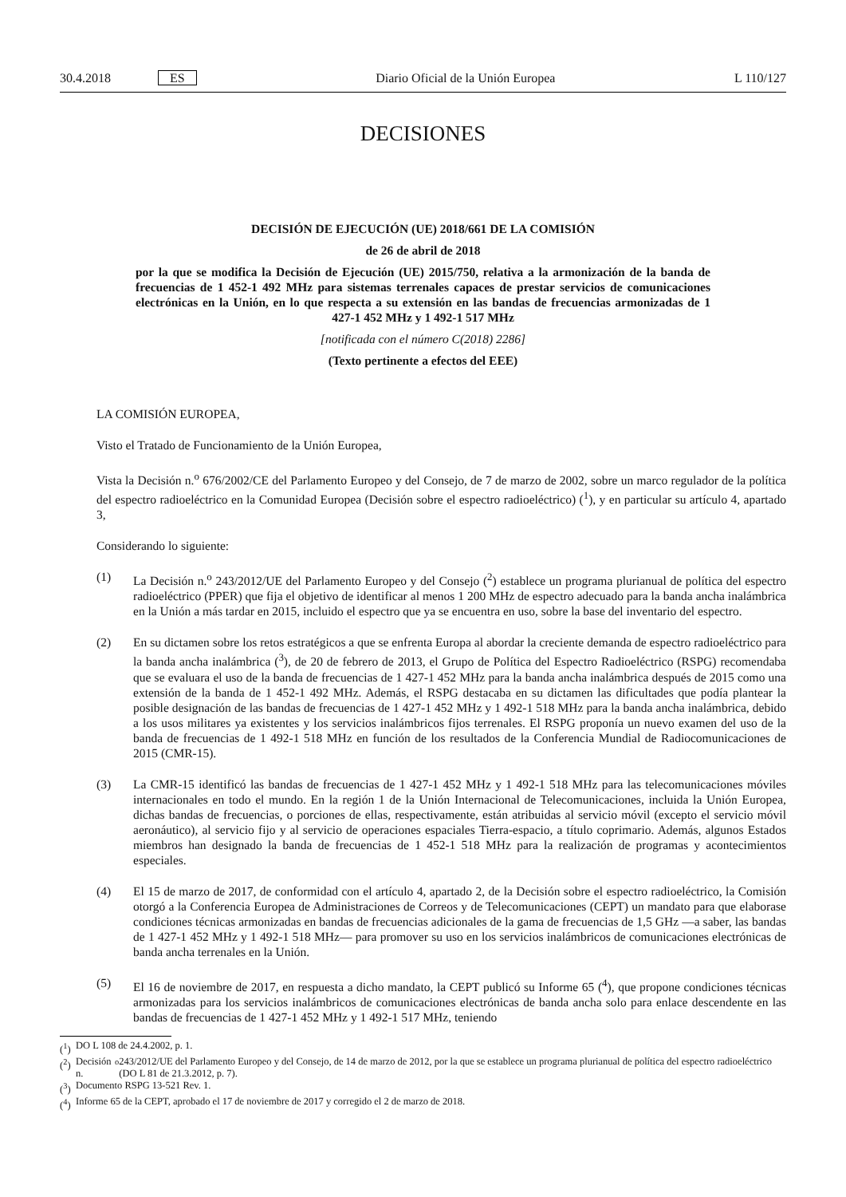30.4.2018 ES Diario Oficial de la Unión Europea L 110/127
DECISIONES
DECISIÓN DE EJECUCIÓN (UE) 2018/661 DE LA COMISIÓN
de 26 de abril de 2018
por la que se modifica la Decisión de Ejecución (UE) 2015/750, relativa a la armonización de la banda de frecuencias de 1 452-1 492 MHz para sistemas terrenales capaces de prestar servicios de comunicaciones electrónicas en la Unión, en lo que respecta a su extensión en las bandas de frecuencias armonizadas de 1 427-1 452 MHz y 1 492-1 517 MHz
[notificada con el número C(2018) 2286]
(Texto pertinente a efectos del EEE)
LA COMISIÓN EUROPEA,
Visto el Tratado de Funcionamiento de la Unión Europea,
Vista la Decisión n.<sup>o</sup> 676/2002/CE del Parlamento Europeo y del Consejo, de 7 de marzo de 2002, sobre un marco regulador de la política del espectro radioeléctrico en la Comunidad Europea (Decisión sobre el espectro radioeléctrico) (<sup>1</sup>), y en particular su artículo 4, apartado 3,
Considerando lo siguiente:
(1) La Decisión n.<sup>o</sup> 243/2012/UE del Parlamento Europeo y del Consejo (<sup>2</sup>) establece un programa plurianual de política del espectro radioeléctrico (PPER) que fija el objetivo de identificar al menos 1 200 MHz de espectro adecuado para la banda ancha inalámbrica en la Unión a más tardar en 2015, incluido el espectro que ya se encuentra en uso, sobre la base del inventario del espectro.
(2) En su dictamen sobre los retos estratégicos a que se enfrenta Europa al abordar la creciente demanda de espectro radioeléctrico para la banda ancha inalámbrica (<sup>3</sup>), de 20 de febrero de 2013, el Grupo de Política del Espectro Radioeléctrico (RSPG) recomendaba que se evaluara el uso de la banda de frecuencias de 1 427-1 452 MHz para la banda ancha inalámbrica después de 2015 como una extensión de la banda de 1 452-1 492 MHz. Además, el RSPG destacaba en su dictamen las dificultades que podía plantear la posible designación de las bandas de frecuencias de 1 427-1 452 MHz y 1 492-1 518 MHz para la banda ancha inalámbrica, debido a los usos militares ya existentes y los servicios inalámbricos fijos terrenales. El RSPG proponía un nuevo examen del uso de la banda de frecuencias de 1 492-1 518 MHz en función de los resultados de la Conferencia Mundial de Radiocomunicaciones de 2015 (CMR-15).
(3) La CMR-15 identificó las bandas de frecuencias de 1 427-1 452 MHz y 1 492-1 518 MHz para las telecomunicaciones móviles internacionales en todo el mundo. En la región 1 de la Unión Internacional de Telecomunicaciones, incluida la Unión Europea, dichas bandas de frecuencias, o porciones de ellas, respectivamente, están atribuidas al servicio móvil (excepto el servicio móvil aeronáutico), al servicio fijo y al servicio de operaciones espaciales Tierra-espacio, a título coprimario. Además, algunos Estados miembros han designado la banda de frecuencias de 1 452-1 518 MHz para la realización de programas y acontecimientos especiales.
(4) El 15 de marzo de 2017, de conformidad con el artículo 4, apartado 2, de la Decisión sobre el espectro radioeléctrico, la Comisión otorgó a la Conferencia Europea de Administraciones de Correos y de Telecomunicaciones (CEPT) un mandato para que elaborase condiciones técnicas armonizadas en bandas de frecuencias adicionales de la gama de frecuencias de 1,5 GHz —a saber, las bandas de 1 427-1 452 MHz y 1 492-1 518 MHz— para promover su uso en los servicios inalámbricos de comunicaciones electrónicas de banda ancha terrenales en la Unión.
(5) El 16 de noviembre de 2017, en respuesta a dicho mandato, la CEPT publicó su Informe 65 (<sup>4</sup>), que propone condiciones técnicas armonizadas para los servicios inalámbricos de comunicaciones electrónicas de banda ancha solo para enlace descendente en las bandas de frecuencias de 1 427-1 452 MHz y 1 492-1 517 MHz, teniendo
(<sup>1</sup>) DO L 108 de 24.4.2002, p. 1.
(<sup>2</sup>) Decisión n.<sup>o</sup> 243/2012/UE del Parlamento Europeo y del Consejo, de 14 de marzo de 2012, por la que se establece un programa plurianual de política del espectro radioeléctrico (DO L 81 de 21.3.2012, p. 7).
(<sup>3</sup>) Documento RSPG 13-521 Rev. 1.
(<sup>4</sup>) Informe 65 de la CEPT, aprobado el 17 de noviembre de 2017 y corregido el 2 de marzo de 2018.